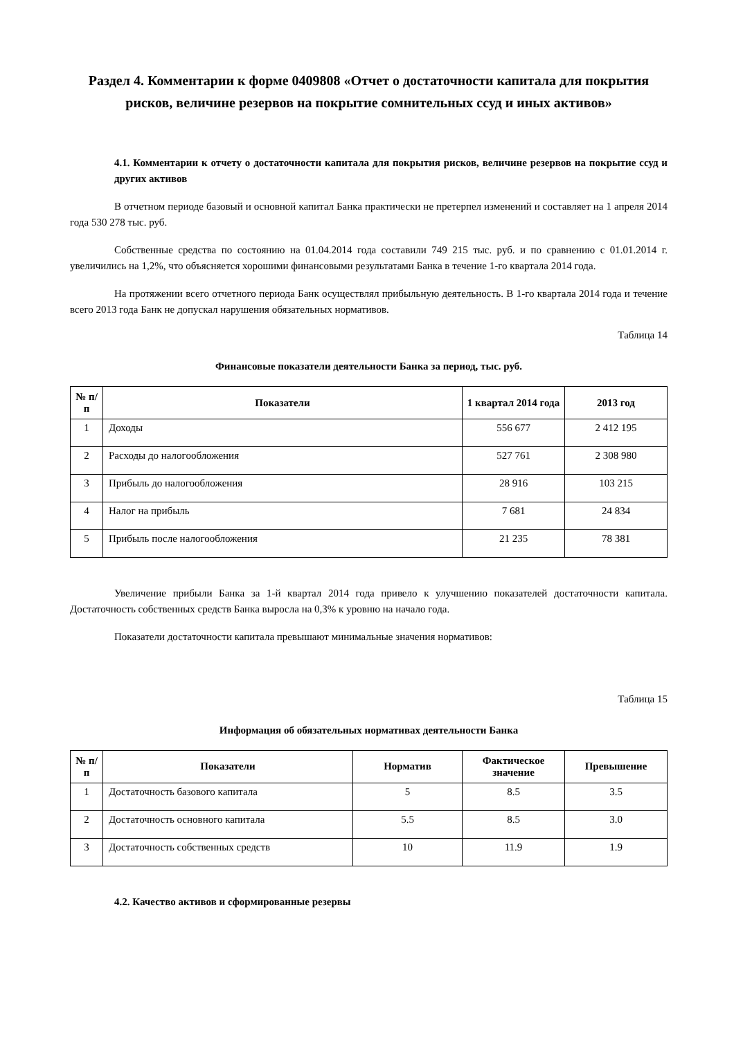Раздел 4. Комментарии к форме 0409808 «Отчет о достаточности капитала для покрытия рисков, величине резервов на покрытие сомнительных ссуд и иных активов»
4.1. Комментарии к отчету о достаточности капитала для покрытия рисков, величине резервов на покрытие ссуд и других активов
В отчетном периоде базовый и основной капитал Банка практически не претерпел изменений и составляет на 1 апреля 2014 года 530 278 тыс. руб.
Собственные средства по состоянию на 01.04.2014 года составили 749 215 тыс. руб. и по сравнению с 01.01.2014 г. увеличились на 1,2%, что объясняется хорошими финансовыми результатами Банка в течение 1-го квартала 2014 года.
На протяжении всего отчетного периода Банк осуществлял прибыльную деятельность. В 1-го квартала 2014 года и течение всего 2013 года Банк не допускал нарушения обязательных нормативов.
Таблица 14
Финансовые показатели деятельности Банка за период, тыс. руб.
| № п/п | Показатели | 1 квартал 2014 года | 2013 год |
| --- | --- | --- | --- |
| 1 | Доходы | 556 677 | 2 412 195 |
| 2 | Расходы до налогообложения | 527 761 | 2 308 980 |
| 3 | Прибыль до налогообложения | 28 916 | 103 215 |
| 4 | Налог на прибыль | 7 681 | 24 834 |
| 5 | Прибыль после налогообложения | 21 235 | 78 381 |
Увеличение прибыли Банка за 1-й квартал 2014 года привело к улучшению показателей достаточности капитала. Достаточность собственных средств Банка выросла на 0,3% к уровню на начало года.
Показатели достаточности капитала превышают минимальные значения нормативов:
Таблица 15
Информация об обязательных нормативах деятельности Банка
| № п/п | Показатели | Норматив | Фактическое значение | Превышение |
| --- | --- | --- | --- | --- |
| 1 | Достаточность базового капитала | 5 | 8.5 | 3.5 |
| 2 | Достаточность основного капитала | 5.5 | 8.5 | 3.0 |
| 3 | Достаточность собственных средств | 10 | 11.9 | 1.9 |
4.2. Качество активов и сформированные резервы